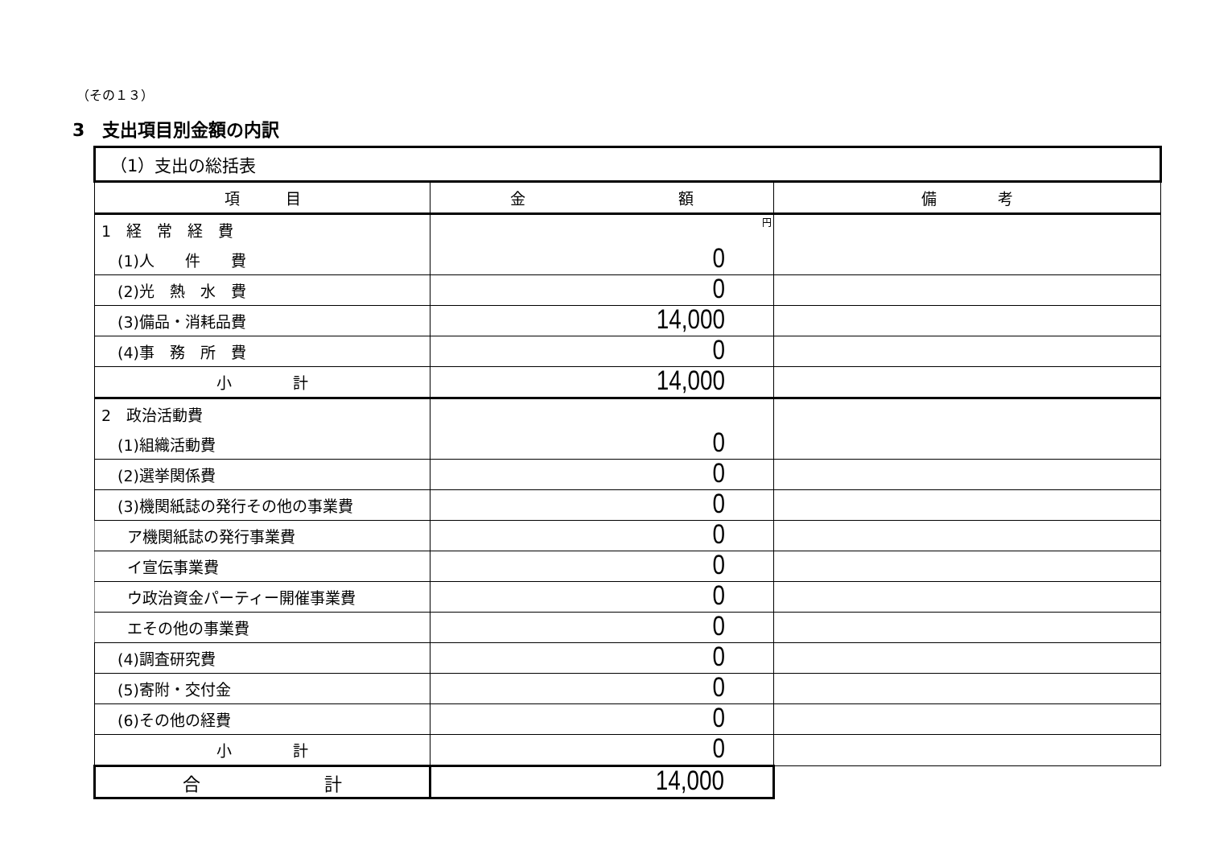（その１３）
3　支出項目別金額の内訳
| （1）支出の総括表 | | |
| --- | --- | --- |
| 項 目 | 金 額 | 備 考 |
| 1 経 常 経 費 | 円 | |
| (1)人 件 費 | 0 | |
| (2)光 熱 水 費 | 0 | |
| (3)備品・消耗品費 | 14,000 | |
| (4)事 務 所 費 | 0 | |
| 小 計 | 14,000 | |
| 2 政治活動費 | | |
| (1)組織活動費 | 0 | |
| (2)選挙関係費 | 0 | |
| (3)機関紙誌の発行その他の事業費 | 0 | |
| ア機関紙誌の発行事業費 | 0 | |
| イ宣伝事業費 | 0 | |
| ウ政治資金パーティー開催事業費 | 0 | |
| エその他の事業費 | 0 | |
| (4)調査研究費 | 0 | |
| (5)寄附・交付金 | 0 | |
| (6)その他の経費 | 0 | |
| 小 計 | 0 | |
| 合 計 | 14,000 | |